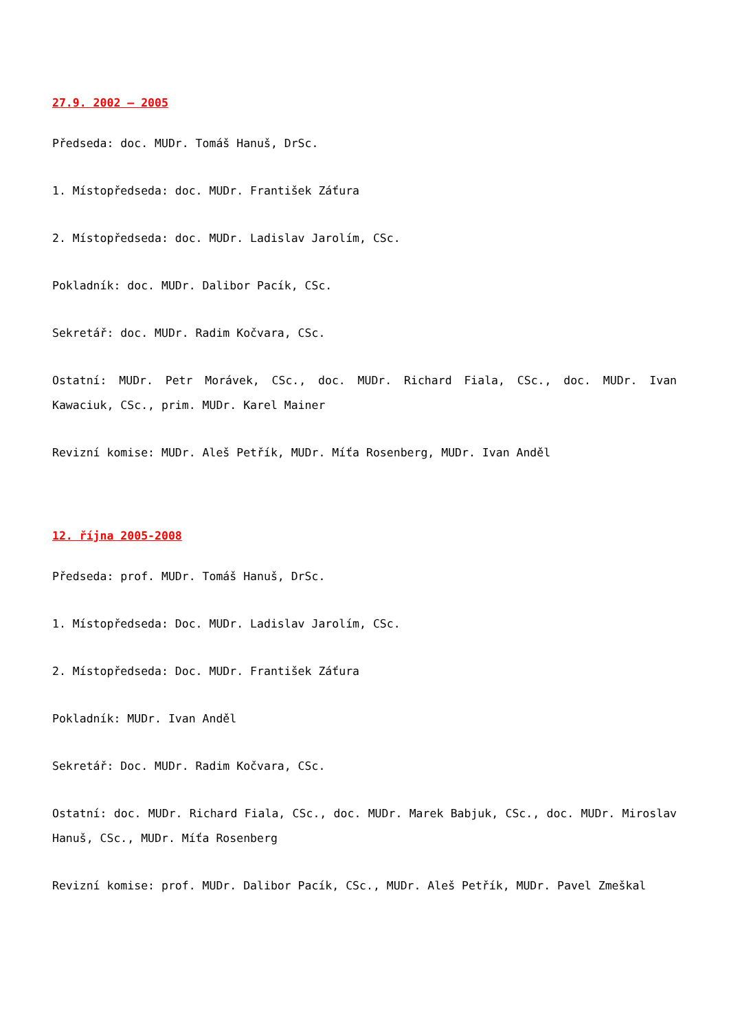27.9. 2002 – 2005
Předseda: doc. MUDr. Tomáš Hanuš, DrSc.
1. Místopředseda: doc. MUDr. František Záťura
2. Místopředseda: doc. MUDr. Ladislav Jarolím, CSc.
Pokladník: doc. MUDr. Dalibor Pacík, CSc.
Sekretář: doc. MUDr. Radim Kočvara, CSc.
Ostatní: MUDr. Petr Morávek, CSc., doc. MUDr. Richard Fiala, CSc., doc. MUDr. Ivan Kawaciuk, CSc., prim. MUDr. Karel Mainer
Revizní komise: MUDr. Aleš Petřík, MUDr. Míťa Rosenberg, MUDr. Ivan Anděl
12. října 2005-2008
Předseda: prof. MUDr. Tomáš Hanuš, DrSc.
1. Místopředseda: Doc. MUDr. Ladislav Jarolím, CSc.
2. Místopředseda: Doc. MUDr. František Záťura
Pokladník: MUDr. Ivan Anděl
Sekretář: Doc. MUDr. Radim Kočvara, CSc.
Ostatní: doc. MUDr. Richard Fiala, CSc., doc. MUDr. Marek Babjuk, CSc., doc. MUDr. Miroslav Hanuš, CSc., MUDr. Míťa Rosenberg
Revizní komise: prof. MUDr. Dalibor Pacík, CSc., MUDr. Aleš Petřík, MUDr. Pavel Zmeškal